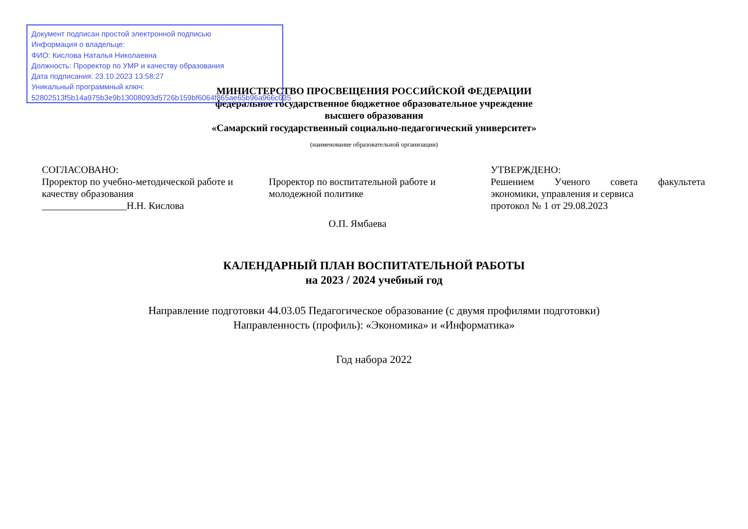Документ подписан простой электронной подписью
Информация о владельце:
ФИО: Кислова Наталья Николаевна
Должность: Проректор по УМР и качеству образования
Дата подписания: 23.10.2023 13:58:27
Уникальный программный ключ:
52802513f5b14a975b3e9b13008093d5726b159bf6064f865ae65b96a966c035
МИНИСТЕРСТВО ПРОСВЕЩЕНИЯ РОССИЙСКОЙ ФЕДЕРАЦИИ
федеральное государственное бюджетное образовательное учреждение
высшего образования
«Самарский государственный социально-педагогический университет»
(наименование образовательной организации)
СОГЛАСОВАНО:
Проректор по учебно-методической работе и качеству образования
_________________Н.Н. Кислова
Проректор по воспитательной работе и молодежной политике
О.П. Ямбаева
УТВЕРЖДЕНО:
Решением Ученого совета факультета
экономики, управления и сервиса
протокол № 1 от 29.08.2023
КАЛЕНДАРНЫЙ ПЛАН ВОСПИТАТЕЛЬНОЙ РАБОТЫ
на 2023 / 2024 учебный год
Направление подготовки 44.03.05 Педагогическое образование (с двумя профилями подготовки)
Направленность (профиль): «Экономика» и «Информатика»
Год набора 2022